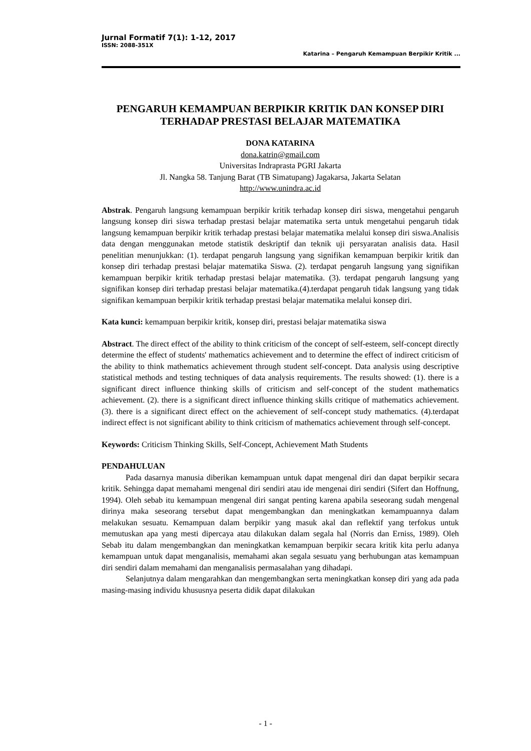Jurnal Formatif 7(1): 1-12, 2017
ISSN: 2088-351X
Katarina – Pengaruh Kemampuan Berpikir Kritik ...
PENGARUH KEMAMPUAN BERPIKIR KRITIK DAN KONSEP DIRI TERHADAP PRESTASI BELAJAR MATEMATIKA
DONA KATARINA
dona.katrin@gmail.com
Universitas Indraprasta PGRI Jakarta
Jl. Nangka 58. Tanjung Barat (TB Simatupang) Jagakarsa, Jakarta Selatan
http://www.unindra.ac.id
Abstrak. Pengaruh langsung kemampuan berpikir kritik terhadap konsep diri siswa, mengetahui pengaruh langsung konsep diri siswa terhadap prestasi belajar matematika serta untuk mengetahui pengaruh tidak langsung kemampuan berpikir kritik terhadap prestasi belajar matematika melalui konsep diri siswa.Analisis data dengan menggunakan metode statistik deskriptif dan teknik uji persyaratan analisis data. Hasil penelitian menunjukkan: (1). terdapat pengaruh langsung yang signifikan kemampuan berpikir kritik dan konsep diri terhadap prestasi belajar matematika Siswa. (2). terdapat pengaruh langsung yang signifikan kemampuan berpikir kritik terhadap prestasi belajar matematika. (3). terdapat pengaruh langsung yang signifikan konsep diri terhadap prestasi belajar matematika.(4).terdapat pengaruh tidak langsung yang tidak signifikan kemampuan berpikir kritik terhadap prestasi belajar matematika melalui konsep diri.
Kata kunci: kemampuan berpikir kritik, konsep diri, prestasi belajar matematika siswa
Abstract. The direct effect of the ability to think criticism of the concept of self-esteem, self-concept directly determine the effect of students' mathematics achievement and to determine the effect of indirect criticism of the ability to think mathematics achievement through student self-concept. Data analysis using descriptive statistical methods and testing techniques of data analysis requirements. The results showed: (1). there is a significant direct influence thinking skills of criticism and self-concept of the student mathematics achievement. (2). there is a significant direct influence thinking skills critique of mathematics achievement. (3). there is a significant direct effect on the achievement of self-concept study mathematics. (4).terdapat indirect effect is not significant ability to think criticism of mathematics achievement through self-concept.
Keywords: Criticism Thinking Skills, Self-Concept, Achievement Math Students
PENDAHULUAN
Pada dasarnya manusia diberikan kemampuan untuk dapat mengenal diri dan dapat berpikir secara kritik. Sehingga dapat memahami mengenal diri sendiri atau ide mengenai diri sendiri (Sifert dan Hoffnung, 1994). Oleh sebab itu kemampuan mengenal diri sangat penting karena apabila seseorang sudah mengenal dirinya maka seseorang tersebut dapat mengembangkan dan meningkatkan kemampuannya dalam melakukan sesuatu. Kemampuan dalam berpikir yang masuk akal dan reflektif yang terfokus untuk memutuskan apa yang mesti dipercaya atau dilakukan dalam segala hal (Norris dan Erniss, 1989). Oleh Sebab itu dalam mengembangkan dan meningkatkan kemampuan berpikir secara kritik kita perlu adanya kemampuan untuk dapat menganalisis, memahami akan segala sesuatu yang berhubungan atas kemampuan diri sendiri dalam memahami dan menganalisis permasalahan yang dihadapi.
Selanjutnya dalam mengarahkan dan mengembangkan serta meningkatkan konsep diri yang ada pada masing-masing individu khususnya peserta didik dapat dilakukan
- 1 -